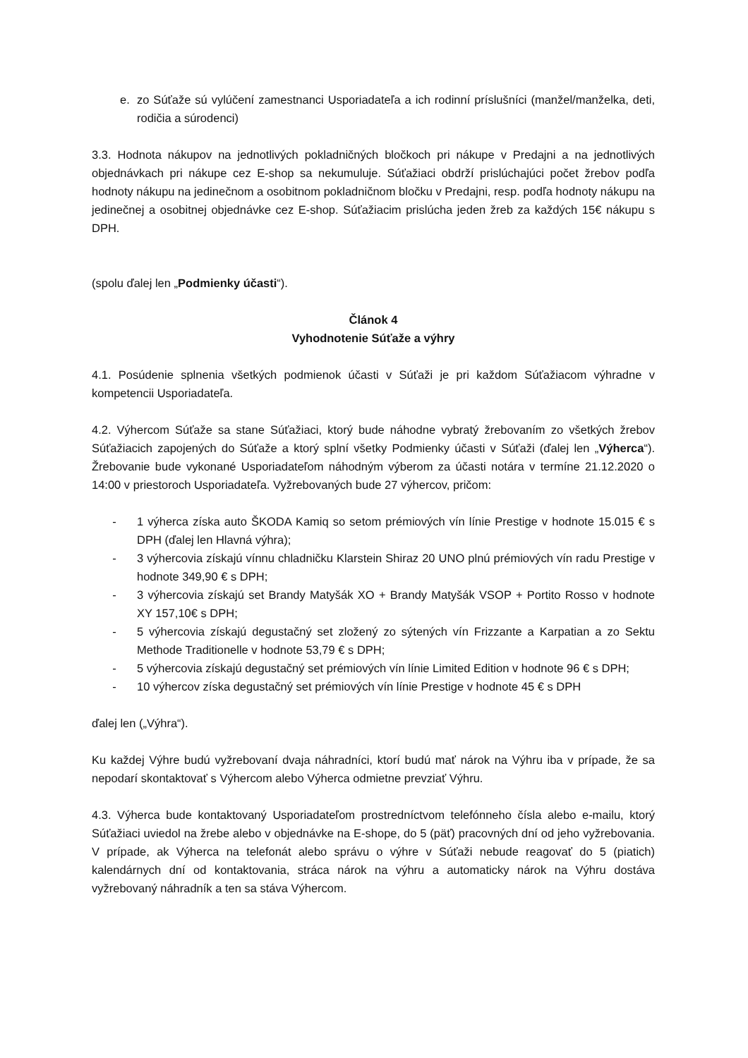e. zo Súťaže sú vylúčení zamestnanci Usporiadateľa a ich rodinní príslušníci (manžel/manželka, deti, rodičia a súrodenci)
3.3. Hodnota nákupov na jednotlivých pokladničných bločkoch pri nákupe v Predajni a na jednotlivých objednávkach pri nákupe cez E-shop sa nekumuluje. Súťažiaci obdrží prislúchajúci počet žrebov podľa hodnoty nákupu na jedinečnom a osobitnom pokladničnom bločku v Predajni, resp. podľa hodnoty nákupu na jedinečnej a osobitnej objednávke cez E-shop. Súťažiacim prislúcha jeden žreb za každých 15€ nákupu s DPH.
(spolu ďalej len „Podmienky účasti“).
Článok 4
Vyhodnotenie Súťaže a výhry
4.1. Posúdenie splnenia všetkých podmienok účasti v Súťaži je pri každom Súťažiacom výhradne v kompetencii Usporiadateľa.
4.2. Výhercom Súťaže sa stane Súťažiaci, ktorý bude náhodne vybratý žrebovaním zo všetkých žrebov Súťažiacich zapojených do Súťaže a ktorý splní všetky Podmienky účasti v Súťaži (ďalej len „Výherca“). Žrebovanie bude vykonané Usporiadateľom náhodným výberom za účasti notára v termíne 21.12.2020 o 14:00 v priestoroch Usporiadateľa. Vyžrebovaných bude 27 výhercov, pričom:
- 1 výherca získa auto ŠKODA Kamiq so setom prémiových vín línie Prestige v hodnote 15.015 € s DPH (ďalej len Hlavná výhra);
- 3 výhercovia získajú vínnu chladničku Klarstein Shiraz 20 UNO plnú prémiových vín radu Prestige v hodnote 349,90 € s DPH;
- 3 výhercovia získajú set Brandy Matyšák XO + Brandy Matyšák VSOP + Portito Rosso v hodnote XY 157,10€ s DPH;
- 5 výhercovia získajú degustačný set zložený zo sýtených vín Frizzante a Karpatian a zo Sektu Methode Traditionelle v hodnote 53,79 € s DPH;
- 5 výhercovia získajú degustačný set prémiových vín línie Limited Edition v hodnote 96 € s DPH;
- 10 výhercov získa degustačný set prémiových vín línie Prestige v hodnote 45 € s DPH
ďalej len („Výhra“).
Ku každej Výhre budú vyžrebovaní dvaja náhradníci, ktorí budú mať nárok na Výhru iba v prípade, že sa nepodarí skontaktovať s Výhercom alebo Výherca odmietne prevziať Výhru.
4.3. Výherca bude kontaktovaný Usporiadateľom prostredníctvom telefónneho čísla alebo e-mailu, ktorý Súťažiaci uviedol na žrebe alebo v objednávke na E-shope, do 5 (päť) pracovných dní od jeho vyžrebovania. V prípade, ak Výherca na telefonát alebo správu o výhre v Súťaži nebude reagovať do 5 (piatich) kalendárnych dní od kontaktovania, stráca nárok na výhru a automaticky nárok na Výhru dostáva vyžrebovaný náhradník a ten sa stáva Výhercom.